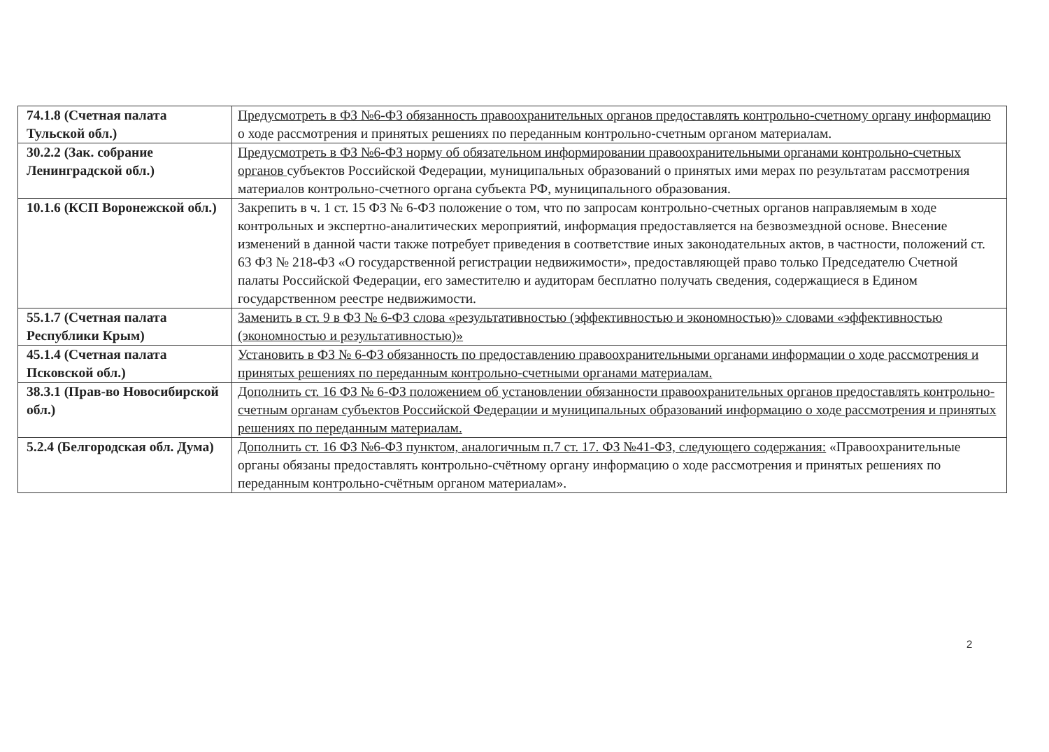| 74.1.8 (Счетная палата Тульской обл.) | Предусмотреть в ФЗ №6-ФЗ обязанность правоохранительных органов предоставлять контрольно-счетному органу информацию о ходе рассмотрения и принятых решениях по переданным контрольно-счетным органом материалам. |
| 30.2.2 (Зак. собрание Ленинградской обл.) | Предусмотреть в ФЗ №6-ФЗ норму об обязательном информировании правоохранительными органами контрольно-счетных органов субъектов Российской Федерации, муниципальных образований о принятых ими мерах по результатам рассмотрения материалов контрольно-счетного органа субъекта РФ, муниципального образования. |
| 10.1.6 (КСП Воронежской обл.) | Закрепить в ч. 1 ст. 15 ФЗ № 6-ФЗ положение о том, что по запросам контрольно-счетных органов направляемым в ходе контрольных и экспертно-аналитических мероприятий, информация предоставляется на безвозмездной основе. Внесение изменений в данной части также потребует приведения в соответствие иных законодательных актов, в частности, положений ст. 63 ФЗ № 218-ФЗ «О государственной регистрации недвижимости», предоставляющей право только Председателю Счетной палаты Российской Федерации, его заместителю и аудиторам бесплатно получать сведения, содержащиеся в Едином государственном реестре недвижимости. |
| 55.1.7 (Счетная палата Республики Крым) | Заменить в ст. 9 в ФЗ № 6-ФЗ слова «результативностью (эффективностью и экономностью)» словами «эффективностью (экономностью и результативностью)» |
| 45.1.4 (Счетная палата Псковской обл.) | Установить в ФЗ № 6-ФЗ обязанность по предоставлению правоохранительными органами информации о ходе рассмотрения и принятых решениях по переданным контрольно-счетными органами материалам. |
| 38.3.1 (Прав-во Новосибирской обл.) | Дополнить ст. 16 ФЗ № 6-ФЗ положением об установлении обязанности правоохранительных органов предоставлять контрольно-счетным органам субъектов Российской Федерации и муниципальных образований информацию о ходе рассмотрения и принятых решениях по переданным материалам. |
| 5.2.4 (Белгородская обл. Дума) | Дополнить ст. 16 ФЗ №6-ФЗ пунктом, аналогичным п.7 ст. 17. ФЗ №41-ФЗ, следующего содержания: «Правоохранительные органы обязаны предоставлять контрольно-счётному органу информацию о ходе рассмотрения и принятых решениях по переданным контрольно-счётным органом материалам». |
2